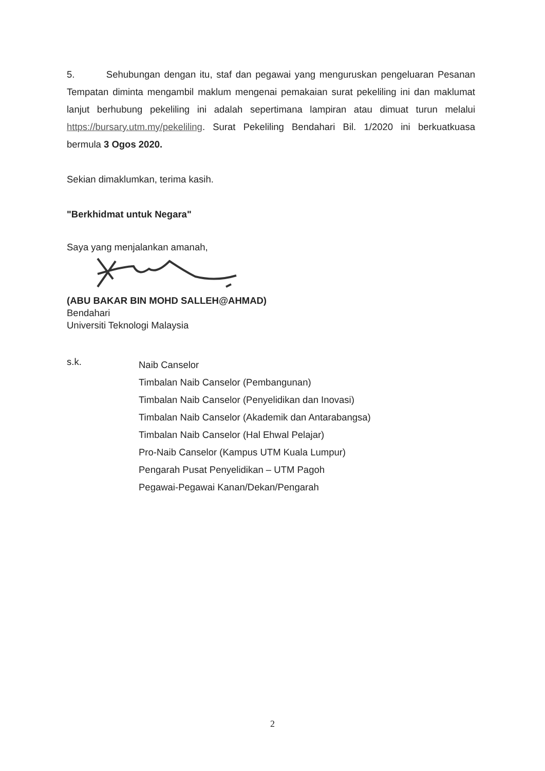5. Sehubungan dengan itu, staf dan pegawai yang menguruskan pengeluaran Pesanan Tempatan diminta mengambil maklum mengenai pemakaian surat pekeliling ini dan maklumat lanjut berhubung pekeliling ini adalah sepertimana lampiran atau dimuat turun melalui https://bursary.utm.my/pekeliling. Surat Pekeliling Bendahari Bil. 1/2020 ini berkuatkuasa bermula 3 Ogos 2020.
Sekian dimaklumkan, terima kasih.
"Berkhidmat untuk Negara"
Saya yang menjalankan amanah,
(ABU BAKAR BIN MOHD SALLEH@AHMAD)
Bendahari
Universiti Teknologi Malaysia
s.k.
Naib Canselor
Timbalan Naib Canselor (Pembangunan)
Timbalan Naib Canselor (Penyelidikan dan Inovasi)
Timbalan Naib Canselor (Akademik dan Antarabangsa)
Timbalan Naib Canselor (Hal Ehwal Pelajar)
Pro-Naib Canselor (Kampus UTM Kuala Lumpur)
Pengarah Pusat Penyelidikan – UTM Pagoh
Pegawai-Pegawai Kanan/Dekan/Pengarah
2